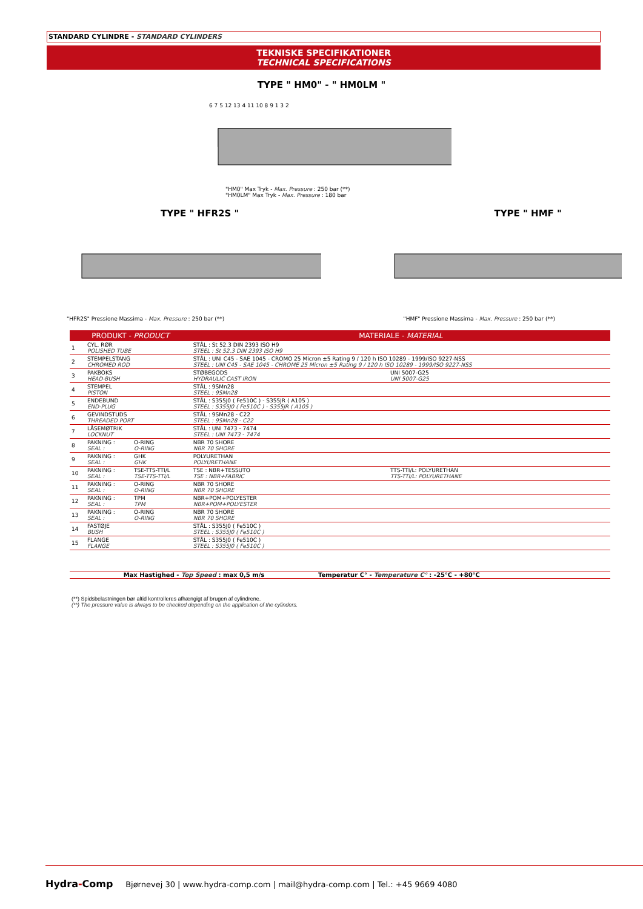STANDARD CYLINDRE - STANDARD CYLINDERS
TEKNISKE SPECIFIKATIONER
TECHNICAL SPECIFICATIONS
TYPE " HM0" - " HM0LM "
6 7 5 12 13 4 11 10 8 9 1 3 2
"HM0" Max Tryk - Max. Pressure : 250 bar (**)
"HM0LM" Max Tryk - Max. Pressure : 180 bar
TYPE " HFR2S "
"HFR2S" Pressione Massima - Max. Pressure : 250 bar (**)
TYPE " HMF "
"HMF" Pressione Massima - Max. Pressure : 250 bar (**)
| PRODUKT - PRODUCT | | | MATERIALE - MATERIAL | |
| --- | --- | --- | --- | --- |
| 1 | CYL. RØR POLISHED TUBE | | STÅL : St 52.3 DIN 2393 ISO H9 STEEL : St 52.3 DIN 2393 ISO H9 | |
| 2 | STEMPELSTANG CHROMED ROD | | STÅL : UNI C45 - SAE 1045 - CROMO 25 Micron ±5 Rating 9 / 120 h ISO 10289 - 1999/ISO 9227-NSS STEEL : UNI C45 - SAE 1045 - CHROME 25 Micron ±5 Rating 9 / 120 h ISO 10289 - 1999/ISO 9227-NSS | |
| 3 | PAKBOKS HEAD-BUSH | | STØBEGODS HYDRAULIC CAST IRON | UNI 5007-G25 UNI 5007-G25 |
| 4 | STEMPEL PISTON | | STÅL : 9SMn28 STEEL : 9SMn28 | |
| 5 | ENDEBUND END-PLUG | | STÅL : S355J0 ( Fe510C ) - S355JR ( A105 ) STEEL : S355J0 ( Fe510C ) - S355JR ( A105 ) | |
| 6 | GEVINDSTUDS THREADED PORT | | STÅL : 9SMn28 - C22 STEEL : 9SMn28 - C22 | |
| 7 | LÅSEMØTRIK LOCKNUT | | STÅL : UNI 7473 - 7474 STEEL : UNI 7473 - 7474 | |
| 8 | PAKNING : SEAL : | O-RING O-RING | NBR 70 SHORE NBR 70 SHORE | |
| 9 | PAKNING : SEAL : | GHK GHK | POLYURETHAN POLYURETHANE | |
| 10 | PAKNING : SEAL : | TSE-TTS-TTI/L TSE-TTS-TTI/L | TSE : NBR+TESSUTO TSE : NBR+FABRIC | TTS-TTI/L: POLYURETHAN TTS-TTI/L: POLYURETHANE |
| 11 | PAKNING : SEAL : | O-RING O-RING | NBR 70 SHORE NBR 70 SHORE | |
| 12 | PAKNING : SEAL : | TPM TPM | NBR+POM+POLYESTER NBR+POM+POLYESTER | |
| 13 | PAKNING : SEAL : | O-RING O-RING | NBR 70 SHORE NBR 70 SHORE | |
| 14 | FASTØJE BUSH | | STÅL : S355J0 ( Fe510C ) STEEL : S355J0 ( Fe510C ) | |
| 15 | FLANGE FLANGE | | STÅL : S355J0 ( Fe510C ) STEEL : S355J0 ( Fe510C ) | |
Max Hastighed - Top Speed : max 0,5 m/s Temperatur C° - Temperature C° : -25°C - +80°C
(**) Spidsbelastningen bør altid kontrolleres afhængigt af brugen af cylindrene.
(**) The pressure value is always to be checked depending on the application of the cylinders.
Hydra-Comp Bjørnevej 30 | www.hydra-comp.com | mail@hydra-comp.com | Tel.: +45 9669 4080